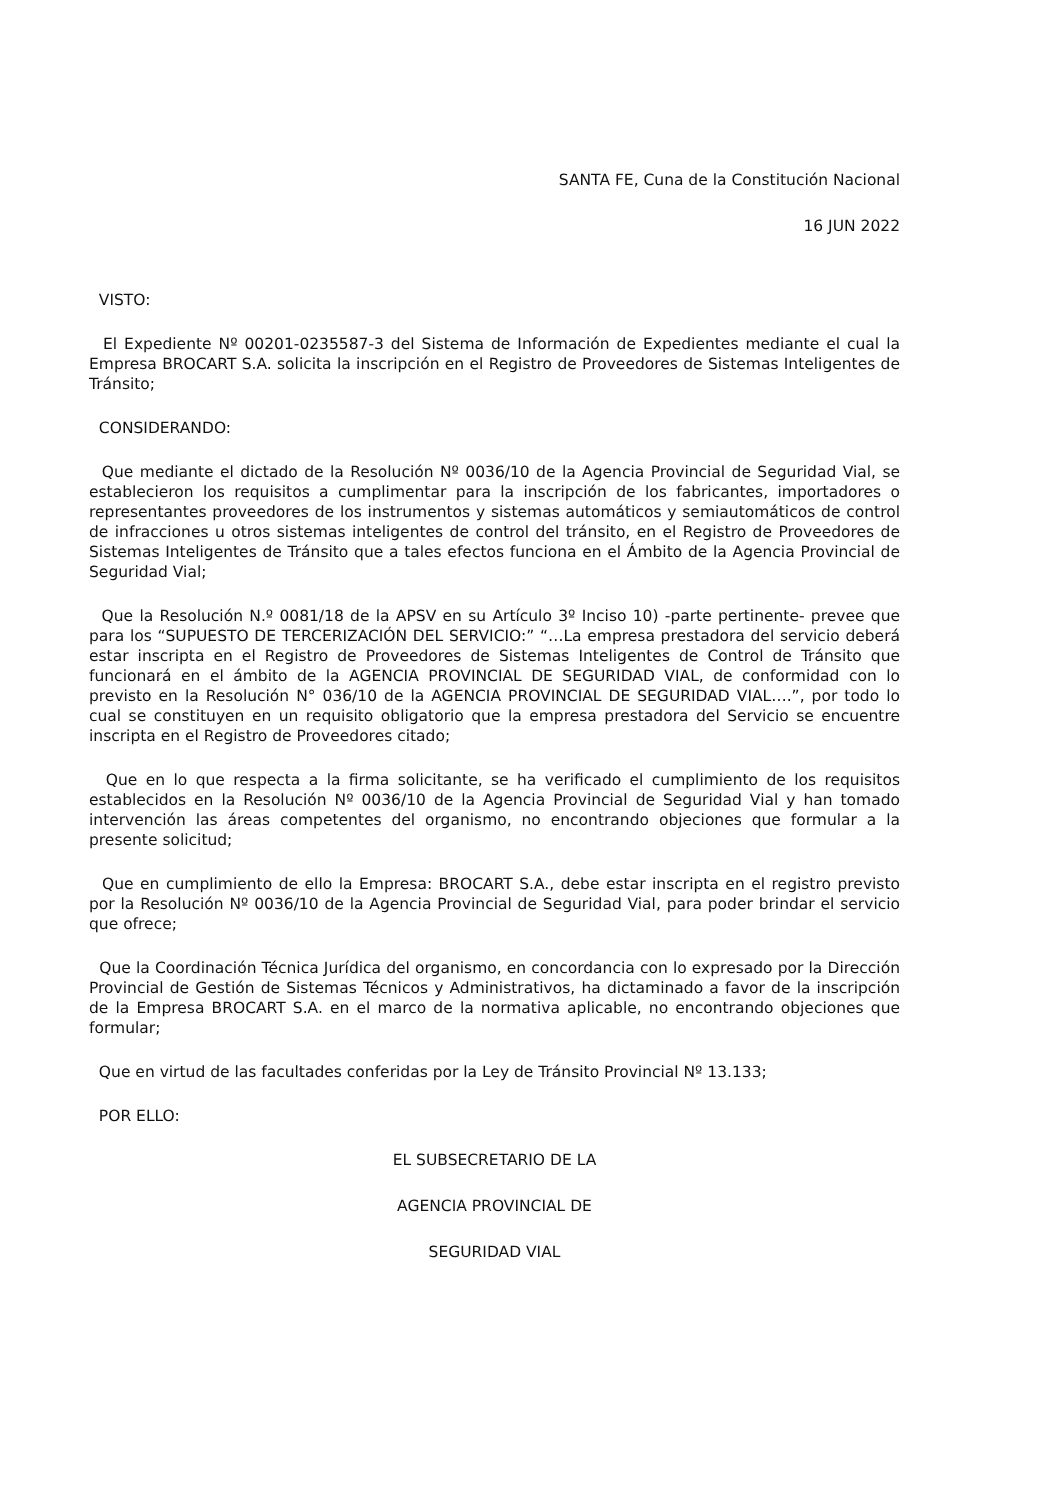SANTA FE, Cuna de la Constitución Nacional
16 JUN 2022
VISTO:
El Expediente Nº 00201-0235587-3 del Sistema de Información de Expedientes mediante el cual la Empresa BROCART S.A. solicita la inscripción en el Registro de Proveedores de Sistemas Inteligentes de Tránsito;
CONSIDERANDO:
Que mediante el dictado de la Resolución Nº 0036/10 de la Agencia Provincial de Seguridad Vial, se establecieron los requisitos a cumplimentar para la inscripción de los fabricantes, importadores o representantes proveedores de los instrumentos y sistemas automáticos y semiautomáticos de control de infracciones u otros sistemas inteligentes de control del tránsito, en el Registro de Proveedores de Sistemas Inteligentes de Tránsito que a tales efectos funciona en el Ámbito de la Agencia Provincial de Seguridad Vial;
Que la Resolución N.º 0081/18 de la APSV en su Artículo 3º Inciso 10) -parte pertinente- prevee que para los “SUPUESTO DE TERCERIZACIÓN DEL SERVICIO:” “…La empresa prestadora del servicio deberá estar inscripta en el Registro de Proveedores de Sistemas Inteligentes de Control de Tránsito que funcionará en el ámbito de la AGENCIA PROVINCIAL DE SEGURIDAD VIAL, de conformidad con lo previsto en la Resolución N° 036/10 de la AGENCIA PROVINCIAL DE SEGURIDAD VIAL….”, por todo lo cual se constituyen en un requisito obligatorio que la empresa prestadora del Servicio se encuentre inscripta en el Registro de Proveedores citado;
Que en lo que respecta a la firma solicitante, se ha verificado el cumplimiento de los requisitos establecidos en la Resolución Nº 0036/10 de la Agencia Provincial de Seguridad Vial y han tomado intervención las áreas competentes del organismo, no encontrando objeciones que formular a la presente solicitud;
Que en cumplimiento de ello la Empresa: BROCART S.A., debe estar inscripta en el registro previsto por la Resolución Nº 0036/10 de la Agencia Provincial de Seguridad Vial, para poder brindar el servicio que ofrece;
Que la Coordinación Técnica Jurídica del organismo, en concordancia con lo expresado por la Dirección Provincial de Gestión de Sistemas Técnicos y Administrativos, ha dictaminado a favor de la inscripción de la Empresa BROCART S.A. en el marco de la normativa aplicable, no encontrando objeciones que formular;
Que en virtud de las facultades conferidas por la Ley de Tránsito Provincial Nº 13.133;
POR ELLO:
EL SUBSECRETARIO DE LA
AGENCIA PROVINCIAL DE
SEGURIDAD VIAL